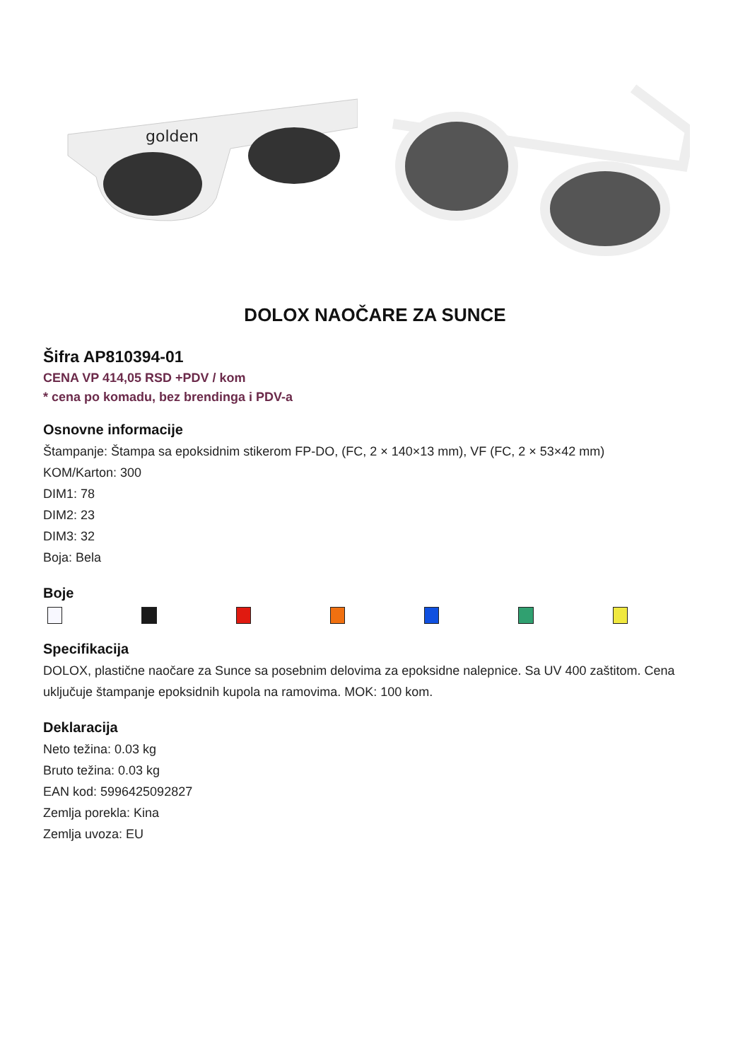golden
DOLOX NAOČARE ZA SUNCE
Šifra AP810394-01
CENA VP 414,05 RSD +PDV / kom
* cena po komadu, bez brendinga i PDV-a
Osnovne informacije
Štampanje: Štampa sa epoksidnim stikerom FP-DO, (FC, 2 × 140×13 mm), VF (FC, 2 × 53×42 mm)
KOM/Karton: 300
DIM1: 78
DIM2: 23
DIM3: 32
Boja: Bela
Boje
Specifikacija
DOLOX, plastične naočare za Sunce sa posebnim delovima za epoksidne nalepnice. Sa UV 400 zaštitom. Cena uključuje štampanje epoksidnih kupola na ramovima. MOK: 100 kom.
Deklaracija
Neto težina: 0.03 kg
Bruto težina: 0.03 kg
EAN kod: 5996425092827
Zemlja porekla: Kina
Zemlja uvoza: EU